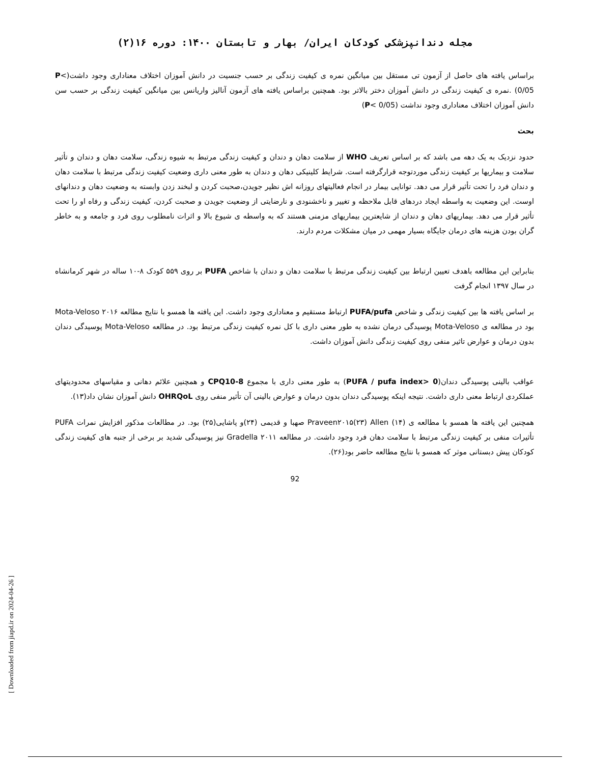مجله دندانپزشکی کودکان ایران/ بهار و تابستان ۱۴۰۰: دوره ۱۶(۲)
براساس یافته های حاصل از آزمون تی مستقل بین میانگین نمره ی کیفیت زندگی بر حسب جنسیت در دانش آموزان اختلاف معناداری وجود داشت(P< 0/05) .نمره ی کیفیت زندگی در دانش آموزان دختر بالاتر بود. همچنین براساس یافته های آزمون آنالیز واریانس بین میانگین کیفیت زندگی بر حسب سن دانش آموزان اختلاف معناداری وجود نداشت (P< 0/05)
بحث
حدود نزدیک به یک دهه می باشد که بر اساس تعریف WHO از سلامت دهان و دندان و کیفیت زندگی مرتبط به شیوه زندگی، سلامت دهان و دندان و تأثیر سلامت و بیماریها بر کیفیت زندگی موردتوجه قرارگرفته است. شرایط کلینیکی دهان و دندان به طور معنی داری وضعیت کیفیت زندگی مرتبط با سلامت دهان و دندان فرد را تحت تأثیر قرار می دهد. توانایی بیمار در انجام فعالیتهای روزانه اش نظیر جویدن،صحبت کردن و لبخند زدن وابسته به وضعیت دهان و دندانهای اوست. این وضعیت به واسطه ایجاد دردهای قابل ملاحظه و تغییر و ناخشنودی و نارضایتی از وضعیت جویدن و صحبت کردن، کیفیت زندگی و رفاه او را تحت تأثیر قرار می دهد. بیماریهای دهان و دندان از شایعترین بیماریهای مزمنی هستند که به واسطه ی شیوع بالا و اثرات نامطلوب روی فرد و جامعه و به خاطر گران بودن هزینه های درمان جایگاه بسیار مهمی در میان مشکلات مردم دارند.
بنابراین این مطالعه باهدف تعیین ارتباط بین کیفیت زندگی مرتبط با سلامت دهان و دندان با شاخص PUFA بر روی ۵۵۹ کودک ۸-۱۰ ساله در شهر کرمانشاه در سال ۱۳۹۷ انجام گرفت
بر اساس یافته ها بین کیفیت زندگی و شاخص PUFA/pufa ارتباط مستقیم و معناداری وجود داشت. این یافته ها همسو با نتایج مطالعه Mota-Veloso ۲۰۱۶ بود در مطالعه ی Mota-Veloso پوسیدگی درمان نشده به طور معنی داری با کل نمره کیفیت زندگی مرتبط بود. در مطالعه Mota-Veloso پوسیدگی دندان بدون درمان و عوارض تاثیر منفی روی کیفیت زندگی دانش آموزان داشت.
عواقب بالینی پوسیدگی دندان(PUFA / pufa index> 0) به طور معنی داری با مجموع CPQ10-8 و همچنین علائم دهانی و مقیاسهای محدودیتهای عملکردی ارتباط معنی داری داشت. نتیجه اینکه پوسیدگی دندان بدون درمان و عوارض بالینی آن تأثیر منفی روی OHRQoL دانش آموزان نشان داد(۱۳).
همچنین این یافته ها همسو با مطالعه ی Praveen۲۰۱۵(۲۳) Allen (۱۴) صهبا و قدیمی (۲۴)و پاشایی(۲۵) بود. در مطالعات مذکور افزایش نمرات PUFA تأثیرات منفی بر کیفیت زندگی مرتبط با سلامت دهان فرد وجود داشت. در مطالعه Gradella ۲۰۱۱ نیز پوسیدگی شدید بر برخی از جنبه های کیفیت زندگی کودکان پیش دبستانی موثر که همسو با نتایج مطالعه حاضر بود(۲۶).
92
[ Downloaded from jiapd.ir on 2024-04-26 ]